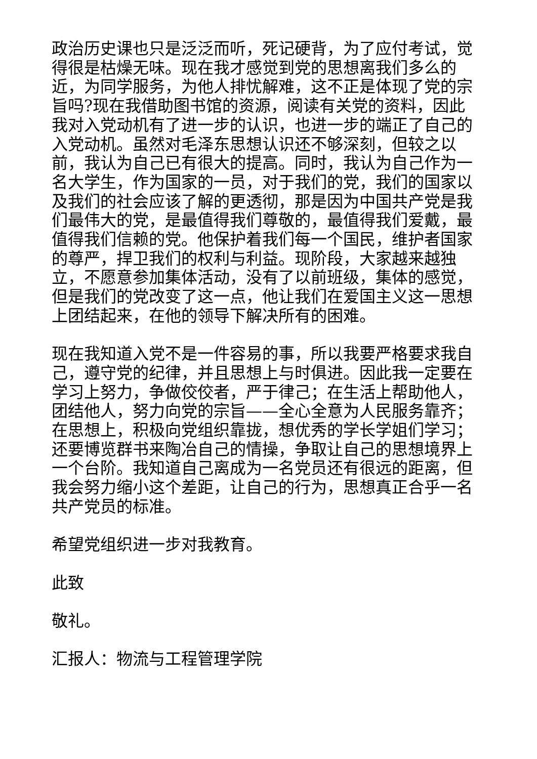政治历史课也只是泛泛而听，死记硬背，为了应付考试，觉得很是枯燥无味。现在我才感觉到党的思想离我们多么的近，为同学服务，为他人排忧解难，这不正是体现了党的宗旨吗?现在我借助图书馆的资源，阅读有关党的资料，因此我对入党动机有了进一步的认识，也进一步的端正了自己的入党动机。虽然对毛泽东思想认识还不够深刻，但较之以前，我认为自己已有很大的提高。同时，我认为自己作为一名大学生，作为国家的一员，对于我们的党，我们的国家以及我们的社会应该了解的更透彻，那是因为中国共产党是我们最伟大的党，是最值得我们尊敬的，最值得我们爱戴，最值得我们信赖的党。他保护着我们每一个国民，维护者国家的尊严，捍卫我们的权利与利益。现阶段，大家越来越独立，不愿意参加集体活动，没有了以前班级，集体的感觉，但是我们的党改变了这一点，他让我们在爱国主义这一思想上团结起来，在他的领导下解决所有的困难。
现在我知道入党不是一件容易的事，所以我要严格要求我自己，遵守党的纪律，并且思想上与时俱进。因此我一定要在学习上努力，争做佼佼者，严于律己；在生活上帮助他人，团结他人，努力向党的宗旨——全心全意为人民服务靠齐；在思想上，积极向党组织靠拢，想优秀的学长学姐们学习；还要博览群书来陶冶自己的情操，争取让自己的思想境界上一个台阶。我知道自己离成为一名党员还有很远的距离，但我会努力缩小这个差距，让自己的行为，思想真正合乎一名共产党员的标准。
希望党组织进一步对我教育。
此致
敬礼。
汇报人：物流与工程管理学院